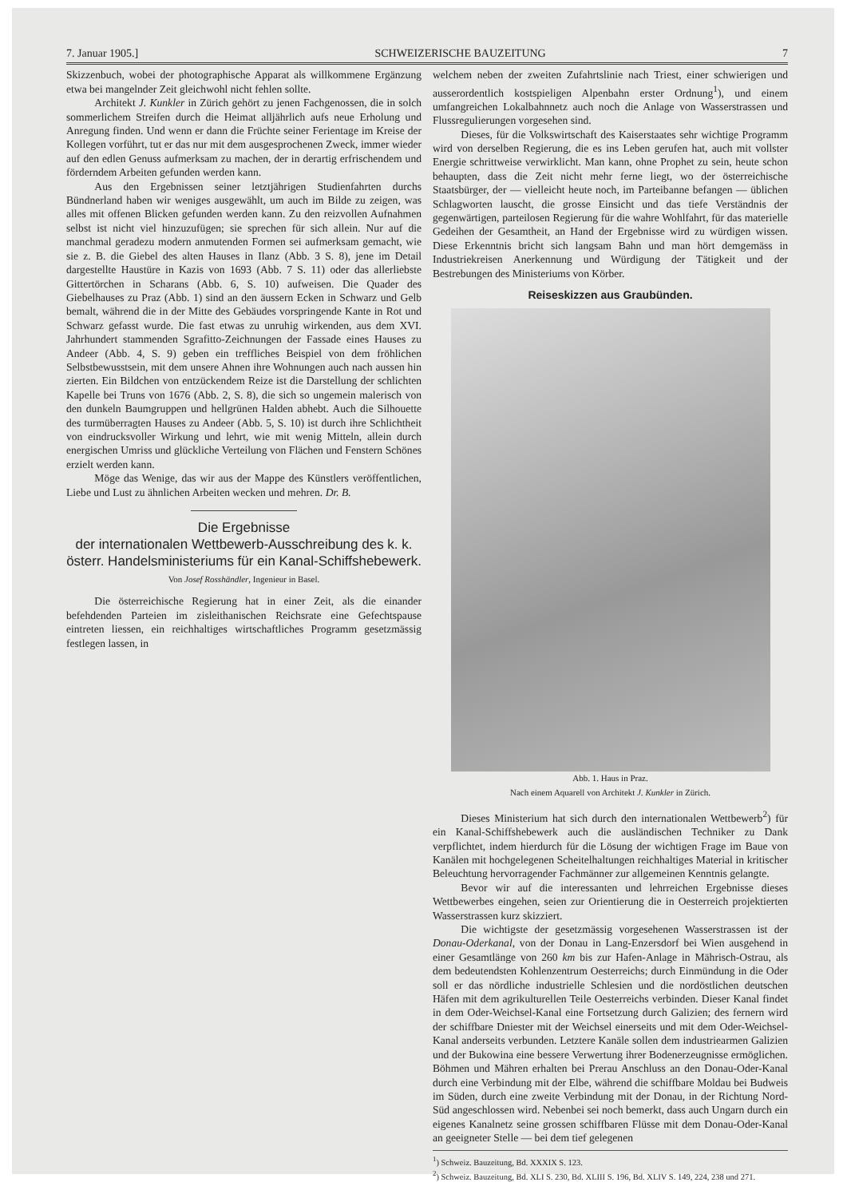7. Januar 1905.] SCHWEIZERISCHE BAUZEITUNG 7
Skizzenbuch, wobei der photographische Apparat als willkommene Ergänzung etwa bei mangelnder Zeit gleichwohl nicht fehlen sollte.
Architekt J. Kunkler in Zürich gehört zu jenen Fachgenossen, die in solch sommerlichem Streifen durch die Heimat alljährlich aufs neue Erholung und Anregung finden. Und wenn er dann die Früchte seiner Ferientage im Kreise der Kollegen vorführt, tut er das nur mit dem ausgesprochenen Zweck, immer wieder auf den edlen Genuss aufmerksam zu machen, der in derartig erfrischendem und förderndem Arbeiten gefunden werden kann.
Aus den Ergebnissen seiner letztjährigen Studienfahrten durchs Bündnerland haben wir weniges ausgewählt, um auch im Bilde zu zeigen, was alles mit offenen Blicken gefunden werden kann. Zu den reizvollen Aufnahmen selbst ist nicht viel hinzuzufügen; sie sprechen für sich allein. Nur auf die manchmal geradezu modern anmutenden Formen sei aufmerksam gemacht, wie sie z. B. die Giebel des alten Hauses in Ilanz (Abb. 3 S. 8), jene im Detail dargestellte Haustüre in Kazis von 1693 (Abb. 7 S. 11) oder das allerliebste Gittertörchen in Scharans (Abb. 6, S. 10) aufweisen. Die Quader des Giebelhauses zu Praz (Abb. 1) sind an den äussern Ecken in Schwarz und Gelb bemalt, während die in der Mitte des Gebäudes vorspringende Kante in Rot und Schwarz gefasst wurde. Die fast etwas zu unruhig wirkenden, aus dem XVI. Jahrhundert stammenden Sgrafitto-Zeichnungen der Fassade eines Hauses zu Andeer (Abb. 4, S. 9) geben ein treffliches Beispiel von dem fröhlichen Selbstbewusstsein, mit dem unsere Ahnen ihre Wohnungen auch nach aussen hin zierten. Ein Bildchen von entzückendem Reize ist die Darstellung der schlichten Kapelle bei Truns von 1676 (Abb. 2, S. 8), die sich so ungemein malerisch von den dunkeln Baumgruppen und hellgrünen Halden abhebt. Auch die Silhouette des turmüberragten Hauses zu Andeer (Abb. 5, S. 10) ist durch ihre Schlichtheit von eindrucksvoller Wirkung und lehrt, wie mit wenig Mitteln, allein durch energischen Umriss und glückliche Verteilung von Flächen und Fenstern Schönes erzielt werden kann.
Möge das Wenige, das wir aus der Mappe des Künstlers veröffentlichen, Liebe und Lust zu ähnlichen Arbeiten wecken und mehren. Dr. B.
Die Ergebnisse
der internationalen Wettbewerb-Ausschreibung des k. k. österr. Handelsministeriums für ein Kanal-Schiffshebewerk.
Von Josef Rosshändler, Ingenieur in Basel.
Die österreichische Regierung hat in einer Zeit, als die einander befehdenden Parteien im zisleithanischen Reichsrate eine Gefechtspause eintreten liessen, ein reichhaltiges wirtschaftliches Programm gesetzmässig festlegen lassen, in
welchem neben der zweiten Zufahrtslinie nach Triest, einer schwierigen und ausserordentlich kostspieligen Alpenbahn erster Ordnung<sup>1</sup>), und einem umfangreichen Lokalbahnnetz auch noch die Anlage von Wasserstrassen und Flussregulierungen vorgesehen sind.
Dieses, für die Volkswirtschaft des Kaiserstaates sehr wichtige Programm wird von derselben Regierung, die es ins Leben gerufen hat, auch mit vollster Energie schrittweise verwirklicht. Man kann, ohne Prophet zu sein, heute schon behaupten, dass die Zeit nicht mehr ferne liegt, wo der österreichische Staatsbürger, der — vielleicht heute noch, im Parteibanne befangen — üblichen Schlagworten lauscht, die grosse Einsicht und das tiefe Verständnis der gegenwärtigen, parteilosen Regierung für die wahre Wohlfahrt, für das materielle Gedeihen der Gesamtheit, an Hand der Ergebnisse wird zu würdigen wissen. Diese Erkenntnis bricht sich langsam Bahn und man hört demgemäss in Industriekreisen Anerkennung und Würdigung der Tätigkeit und der Bestrebungen des Ministeriums von Körber.
Reiseskizzen aus Graubünden.
Abb. 1. Haus in Praz.
Nach einem Aquarell von Architekt J. Kunkler in Zürich.
Dieses Ministerium hat sich durch den internationalen Wettbewerb<sup>2</sup>) für ein Kanal-Schiffshebewerk auch die ausländischen Techniker zu Dank verpflichtet, indem hierdurch für die Lösung der wichtigen Frage im Baue von Kanälen mit hochgelegenen Scheitelhaltungen reichhaltiges Material in kritischer Beleuchtung hervorragender Fachmänner zur allgemeinen Kenntnis gelangte.
Bevor wir auf die interessanten und lehrreichen Ergebnisse dieses Wettbewerbes eingehen, seien zur Orientierung die in Oesterreich projektierten Wasserstrassen kurz skizziert.
Die wichtigste der gesetzmässig vorgesehenen Wasserstrassen ist der Donau-Oderkanal, von der Donau in Lang-Enzersdorf bei Wien ausgehend in einer Gesamtlänge von 260 km bis zur Hafen-Anlage in Mährisch-Ostrau, als dem bedeutendsten Kohlenzentrum Oesterreichs; durch Einmündung in die Oder soll er das nördliche industrielle Schlesien und die nordöstlichen deutschen Häfen mit dem agrikulturellen Teile Oesterreichs verbinden. Dieser Kanal findet in dem Oder-Weichsel-Kanal eine Fortsetzung durch Galizien; des fernern wird der schiffbare Dniester mit der Weichsel einerseits und mit dem Oder-Weichsel-Kanal anderseits verbunden. Letztere Kanäle sollen dem industriearmen Galizien und der Bukowina eine bessere Verwertung ihrer Bodenerzeugnisse ermöglichen. Böhmen und Mähren erhalten bei Prerau Anschluss an den Donau-Oder-Kanal durch eine Verbindung mit der Elbe, während die schiffbare Moldau bei Budweis im Süden, durch eine zweite Verbindung mit der Donau, in der Richtung Nord-Süd angeschlossen wird. Nebenbei sei noch bemerkt, dass auch Ungarn durch ein eigenes Kanalnetz seine grossen schiffbaren Flüsse mit dem Donau-Oder-Kanal an geeigneter Stelle — bei dem tief gelegenen
<sup>1</sup>) Schweiz. Bauzeitung, Bd. XXXIX S. 123.
<sup>2</sup>) Schweiz. Bauzeitung, Bd. XLI S. 230, Bd. XLIII S. 196, Bd. XLIV S. 149, 224, 238 und 271.